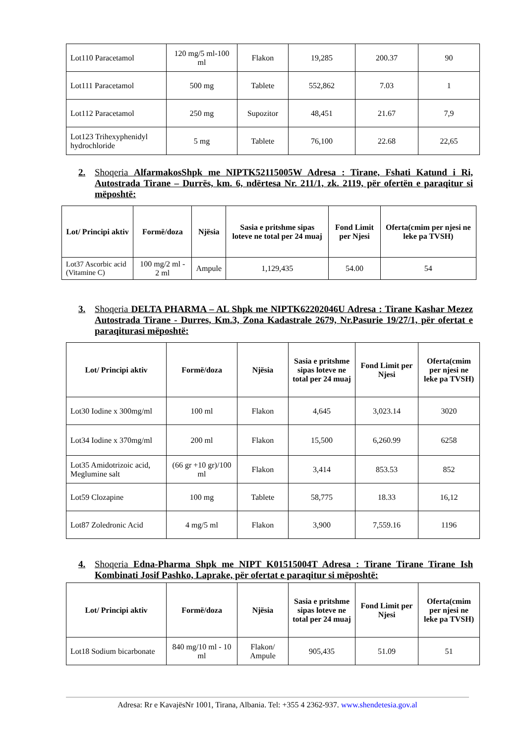| Lot110 Paracetamol | 120 mg/5 ml-100 ml | Flakon | 19,285 | 200.37 | 90 |
| Lot111 Paracetamol | 500 mg | Tablete | 552,862 | 7.03 | 1 |
| Lot112 Paracetamol | 250 mg | Supozitor | 48,451 | 21.67 | 7,9 |
| Lot123 Trihexyphenidyl hydrochloride | 5 mg | Tablete | 76,100 | 22.68 | 22,65 |
2. Shoqeria AlfarmakosShpk me NIPTK52115005W Adresa : Tirane, Fshati Katund i Ri, Autostrada Tirane – Durrës, km. 6, ndërtesa Nr. 211/1, zk. 2119, për ofertën e paraqitur si mëposhtë:
| Lot/ Principi aktiv | Formë/doza | Njësia | Sasia e pritshme sipas loteve ne total per 24 muaj | Fond Limit per Njesi | Oferta(cmim per njesi ne leke pa TVSH) |
| --- | --- | --- | --- | --- | --- |
| Lot37 Ascorbic acid (Vitamine C) | 100 mg/2 ml - 2 ml | Ampule | 1,129,435 | 54.00 | 54 |
3. Shoqeria DELTA PHARMA – AL Shpk me NIPTK62202046U Adresa : Tirane Kashar Mezez Autostrada Tirane - Durres, Km.3, Zona Kadastrale 2679, Nr.Pasurie 19/27/1, për ofertat e paraqiturasi mëposhtë:
| Lot/ Principi aktiv | Formë/doza | Njësia | Sasia e pritshme sipas loteve ne total per 24 muaj | Fond Limit per Njesi | Oferta(cmim per njesi ne leke pa TVSH) |
| --- | --- | --- | --- | --- | --- |
| Lot30 Iodine x 300mg/ml | 100 ml | Flakon | 4,645 | 3,023.14 | 3020 |
| Lot34 Iodine x 370mg/ml | 200 ml | Flakon | 15,500 | 6,260.99 | 6258 |
| Lot35 Amidotrizoic acid, Meglumine salt | (66 gr +10 gr)/100 ml | Flakon | 3,414 | 853.53 | 852 |
| Lot59 Clozapine | 100 mg | Tablete | 58,775 | 18.33 | 16,12 |
| Lot87 Zoledronic Acid | 4 mg/5 ml | Flakon | 3,900 | 7,559.16 | 1196 |
4. Shoqeria Edna-Pharma Shpk me NIPT K01515004T Adresa : Tirane Tirane Tirane Ish Kombinati Josif Pashko, Laprake, për ofertat e paraqitur si mëposhtë:
| Lot/ Principi aktiv | Formë/doza | Njësia | Sasia e pritshme sipas loteve ne total per 24 muaj | Fond Limit per Njesi | Oferta(cmim per njesi ne leke pa TVSH) |
| --- | --- | --- | --- | --- | --- |
| Lot18 Sodium bicarbonate | 840 mg/10 ml - 10 ml | Flakon/ Ampule | 905,435 | 51.09 | 51 |
Adresa: Rr e KavajësNr 1001, Tirana, Albania. Tel: +355 4 2362-937. www.shendetesia.gov.al